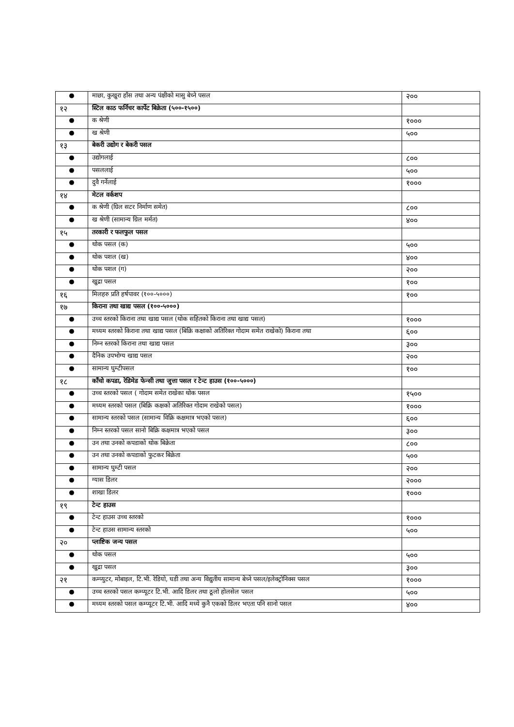| ● | माछा, कुखुरा हाँस तथा अन्य पंक्षीको मासु बेच्ने पसल | २०० |
| १२ | स्टिल काठ फर्निचर कार्पेट बिक्रेता (५००-१५००) | |
| ● | क श्रेणी | १००० |
| ● | ख श्रेणी | ५०० |
| १३ | बेकरी उद्योग र बेकरी पसल | |
| ● | उद्योगलाई | ८०० |
| ● | पसललाई | ५०० |
| ● | दुवै गर्नेलाई | १००० |
| १४ | मेटल वर्कशप | |
| ● | क श्रेणी (ग्रिल सटर निर्माण समेत) | ८०० |
| ● | ख श्रेणी (सामान्य ग्रिल मर्मत) | ४०० |
| १५ | तरकारी र फलफुल पसल | |
| ● | थोक पसल (क) | ५०० |
| ● | थोक पशल (ख) | ४०० |
| ● | थोक पशल (ग) | २०० |
| ● | खुद्रा पसल | १०० |
| १६ | मिलहरु प्रति हर्षपावर (१००-५०००) | १०० |
| १७ | किराना तथा खाद्य पसल (१००-५०००) | |
| ● | उच्च स्तरको किराना तथा खाद्य पसल (थोक सहितको किराना तथा खाद्य पसल) | १००० |
| ● | मध्यम स्तरको किराना तथा खाद्य पसल (बिक्रि कक्षाको अतिरिक्त गोदाम समेत राखेको) किराना तथा | ६०० |
| ● | निम्न स्तरको किराना तथा खाद्य पसल | ३०० |
| ● | दैनिक उपभोग्य खाद्य पसल | २०० |
| ● | सामान्य घुम्टीपसल | १०० |
| १८ | काँचो कपडा, रेडिमेड फेन्सी तथा जुत्ता पसल र टेन्ट हाउस (१००-५०००) | |
| ● | उच्च स्तरको पसल ( गोदाम समेत राखेका थोक पसल | १५०० |
| ● | मध्यम स्तरको पसल (बिक्रि कक्षको अतिरिक्त गोदाम राखेको पसल) | १००० |
| ● | सामान्य स्तरको पसल (सामान्य विक्रि कक्षमात्र भएको पसल) | ६०० |
| ● | निम्न स्तरको पसल सानो बिक्रि कक्षमात्र भएको पसल | ३०० |
| ● | उन तथा उनको कपडाको थोक बिक्रेता | ८०० |
| ● | उन तथा उनको कपडाको फुटकर बिक्रेता | ५०० |
| ● | सामान्य घुम्टी पसल | २०० |
| ● | ग्यास डिलर | २००० |
| ● | शाखा डिलर | १००० |
| १९ | टेन्ट हाउस | |
| ● | टेन्ट हाउस उच्च स्तरको | १००० |
| ● | टेन्ट हाउस सामान्य स्तरको | ५०० |
| २० | प्लाष्टिक जन्य पसल | |
| ● | थोक पसल | ५०० |
| ● | खुद्रा पसल | ३०० |
| २१ | कम्प्युटर, मोबाइल, टि.भी. रेडियो, घडी तथा अन्य विद्युतीय सामान्य बेच्ने पसल/इलेक्ट्रोनिक्स पसल | १००० |
| ● | उच्च स्तरको पसल कम्प्यूटर टि.भी. आदि डिलर तथा ठूलो होलसेल पसल | ५०० |
| ● | मध्यम स्तरको पसल कम्प्यूटर टि.भी. आदि मध्ये कुनै एकको डिलर भएता पनि सानो पसल | ४०० |